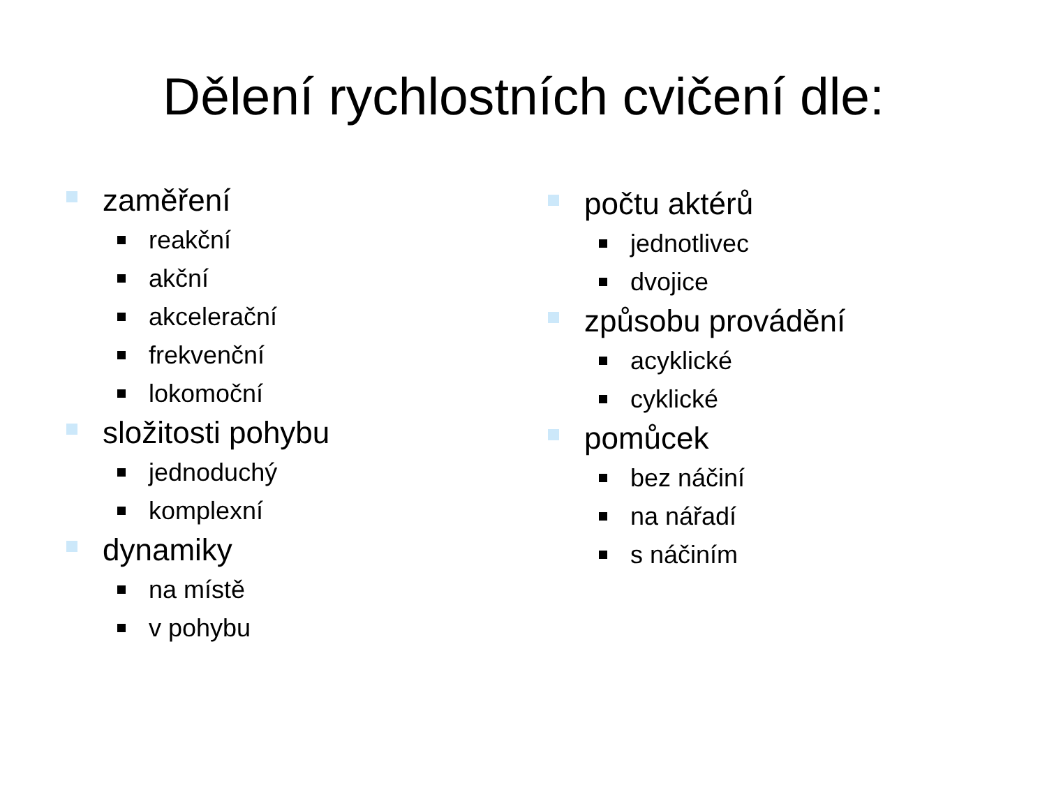Dělení rychlostních cvičení dle:
zaměření
reakční
akční
akcelerační
frekvenční
lokomoční
složitosti pohybu
jednoduchý
komplexní
dynamiky
na místě
v pohybu
počtu aktérů
jednotlivec
dvojice
způsobu provádění
acyklické
cyklické
pomůcek
bez náčiní
na nářadí
s náčiním